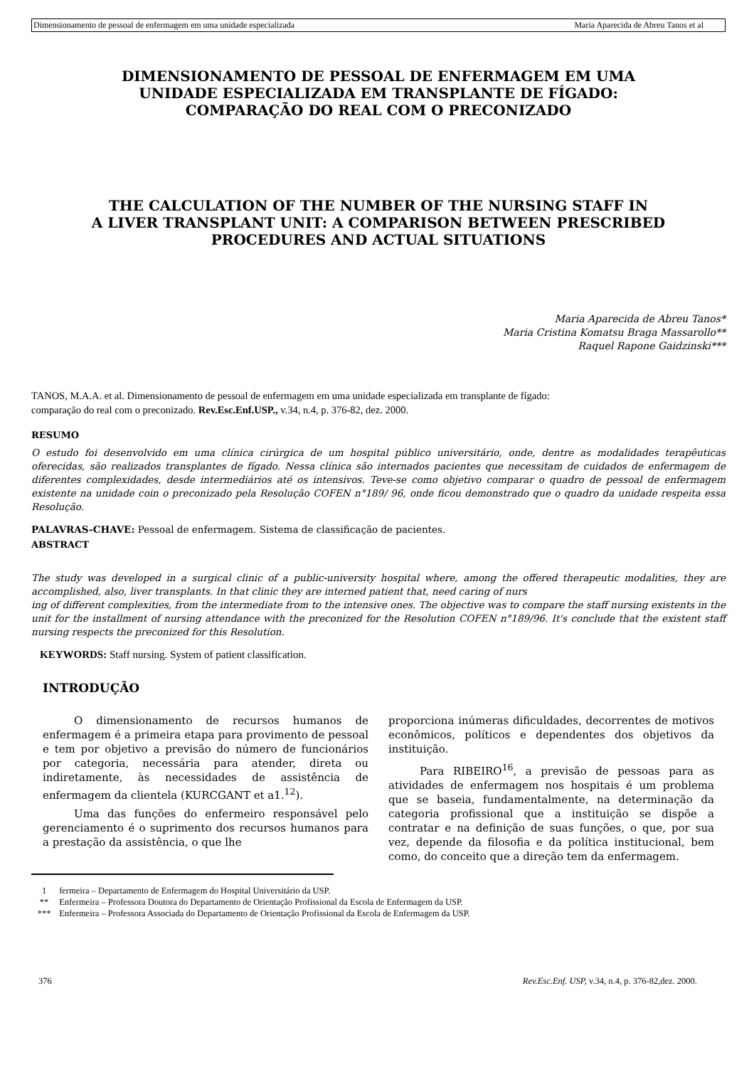Dimensionamento de pessoal de enfermagem em uma unidade especializada Maria Aparecida de Abreu Tanos et al
DIMENSIONAMENTO DE PESSOAL DE ENFERMAGEM EM UMA
UNIDADE ESPECIALIZADA EM TRANSPLANTE DE FÍGADO:
COMPARAÇÃO DO REAL COM O PRECONIZADO
THE CALCULATION OF THE NUMBER OF THE NURSING STAFF IN
A LIVER TRANSPLANT UNIT: A COMPARISON BETWEEN PRESCRIBED
PROCEDURES AND ACTUAL SITUATIONS
Maria Aparecida de Abreu Tanos*
Maria Cristina Komatsu Braga Massarollo**
Raquel Rapone Gaidzinski***
TANOS, M.A.A. et al. Dimensionamento de pessoal de enfermagem em uma unidade especializada em transplante de fígado:
comparação do real com o preconizado. Rev.Esc.Enf.USP., v.34, n.4, p. 376-82, dez. 2000.
RESUMO
O estudo foi desenvolvido em uma clínica cirúrgica de um hospital público universitário, onde, dentre as modalidades terapêuticas oferecidas, são realizados transplantes de fígado. Nessa clínica são internados pacientes que necessitam de cuidados de enfermagem de diferentes complexidades, desde intermediários até os intensivos. Teve-se como objetivo comparar o quadro de pessoal de enfermagem existente na unidade coin o preconizado pela Resolução COFEN n°189/ 96, onde ficou demonstrado que o quadro da unidade respeita essa Resolução.
PALAVRAS-CHAVE: Pessoal de enfermagem. Sistema de classificação de pacientes.
ABSTRACT
The study was developed in a surgical clinic of a public-university hospital where, among the offered therapeutic modalities, they are accomplished, also, liver transplants. In that clinic they are interned patient that, need caring of nurs
ing of different complexities, from the intermediate from to the intensive ones. The objective was to compare the staff nursing existents in the unit for the installment of nursing attendance with the preconized for the Resolution COFEN n°189/96. It's conclude that the existent staff nursing respects the preconized for this Resolution.
KEYWORDS: Staff nursing. System of patient classification.
INTRODUÇÃO
O dimensionamento de recursos humanos de enfermagem é a primeira etapa para provimento de pessoal e tem por objetivo a previsão do número de funcionários por categoria, necessária para atender, direta ou indiretamente, às necessidades de assistência de enfermagem da clientela (KURCGANT et a1.<sup>12</sup>).
Uma das funções do enfermeiro responsável pelo gerenciamento é o suprimento dos recursos humanos para a prestação da assistência, o que lhe
proporciona inúmeras dificuldades, decorrentes de motivos econômicos, políticos e dependentes dos objetivos da instituição.
Para RIBEIRO<sup>16</sup>, a previsão de pessoas para as atividades de enfermagem nos hospitais é um problema que se baseia, fundamentalmente, na determinação da categoria profissional que a instituição se dispõe a contratar e na definição de suas funções, o que, por sua vez, depende da filosofia e da política institucional, bem como, do conceito que a direção tem da enfermagem.
1 fermeira – Departamento de Enfermagem do Hospital Universitário da USP.
** Enfermeira – Professora Doutora do Departamento de Orientação Profissional da Escola de Enfermagem da USP.
*** Enfermeira – Professora Associada do Departamento de Orientação Profissional da Escola de Enfermagem da USP.
376 Rev.Esc.Enf. USP, v.34, n.4, p. 376-82,dez. 2000.